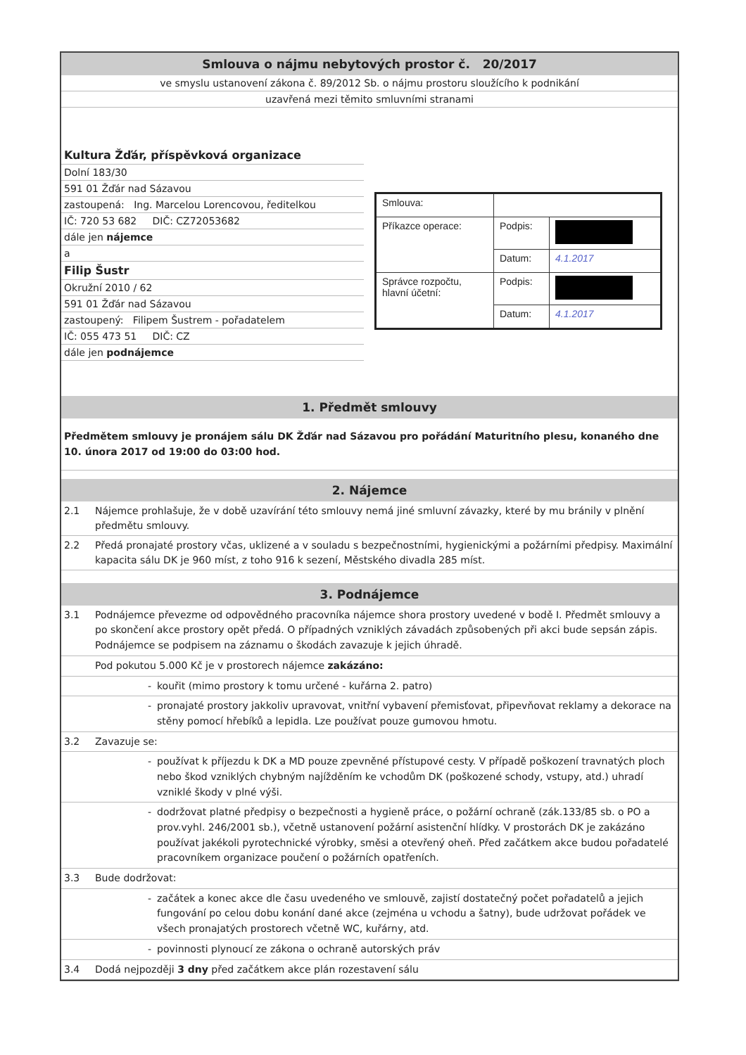Smlouva o nájmu nebytových prostor č. 20/2017
ve smyslu ustanovení zákona č. 89/2012 Sb. o nájmu prostoru sloužícího k podnikání
uzavřená mezi těmito smluvními stranami
Kultura Žďár, příspěvková organizace
Dolní 183/30
591 01 Žďár nad Sázavou
zastoupená: Ing. Marcelou Lorencovou, ředitelkou
IČ: 720 53 682 DIČ: CZ72053682
dále jen nájemce
a
Filip Šustr
Okružní 2010 / 62
591 01 Žďár nad Sázavou
zastoupený: Filipem Šustrem - pořadatelem
IČ: 055 473 51 DIČ: CZ
dále jen podnájemce
1. Předmět smlouvy
Předmětem smlouvy je pronájem sálu DK Žďár nad Sázavou pro pořádání Maturitního plesu, konaného dne 10. února 2017 od 19:00 do 03:00 hod.
2. Nájemce
| 2.1 | Nájemce prohlašuje, že v době uzavírání této smlouvy nemá jiné smluvní závazky, které by mu bránily v plnění předmětu smlouvy. |
| 2.2 | Předá pronajaté prostory včas, uklizené a v souladu s bezpečnostními, hygienickými a požárními předpisy. Maximální kapacita sálu DK je 960 míst, z toho 916 k sezení, Městského divadla 285 míst. |
3. Podnájemce
| 3.1 | Podnájemce převezme od odpovědného pracovníka nájemce shora prostory uvedené v bodě I. Předmět smlouvy a po skončení akce prostory opět předá. O případných vzniklých závadách způsobených při akci bude sepsán zápis. Podnájemce se podpisem na záznamu o škodách zavazuje k jejich úhradě. | |
| | Pod pokutou 5.000 Kč je v prostorech nájemce zakázáno: | |
| | - | kouřit (mimo prostory k tomu určené - kuřárna 2. patro) |
| | - | pronajaté prostory jakkoliv upravovat, vnitřní vybavení přemisťovat, připevňovat reklamy a dekorace na stěny pomocí hřebíků a lepidla. Lze používat pouze gumovou hmotu. |
| 3.2 | Zavazuje se: | |
| | - | používat k příjezdu k DK a MD pouze zpevněné přístupové cesty. V případě poškození travnatých ploch nebo škod vzniklých chybným najížděním ke vchodům DK (poškozené schody, vstupy, atd.) uhradí vzniklé škody v plné výši. |
| | - | dodržovat platné předpisy o bezpečnosti a hygieně práce, o požární ochraně (zák.133/85 sb. o PO a prov.vyhl. 246/2001 sb.), včetně ustanovení požární asistenční hlídky. V prostorách DK je zakázáno používat jakékoli pyrotechnické výrobky, směsi a otevřený oheň. Před začátkem akce budou pořadatelé pracovníkem organizace poučení o požárních opatřeních. |
| 3.3 | Bude dodržovat: | |
| | - | začátek a konec akce dle času uvedeného ve smlouvě, zajistí dostatečný počet pořadatelů a jejich fungování po celou dobu konání dané akce (zejména u vchodu a šatny), bude udržovat pořádek ve všech pronajatých prostorech včetně WC, kuřárny, atd. |
| | - | povinnosti plynoucí ze zákona o ochraně autorských práv |
| 3.4 | Dodá nejpozději 3 dny před začátkem akce plán rozestavení sálu | |
| Smlouva: | | |
| Příkazce operace: | Podpis: | |
| | Datum: | 4.1.2017 |
| Správce rozpočtu, hlavní účetní: | Podpis: | |
| | Datum: | 4.1.2017 |